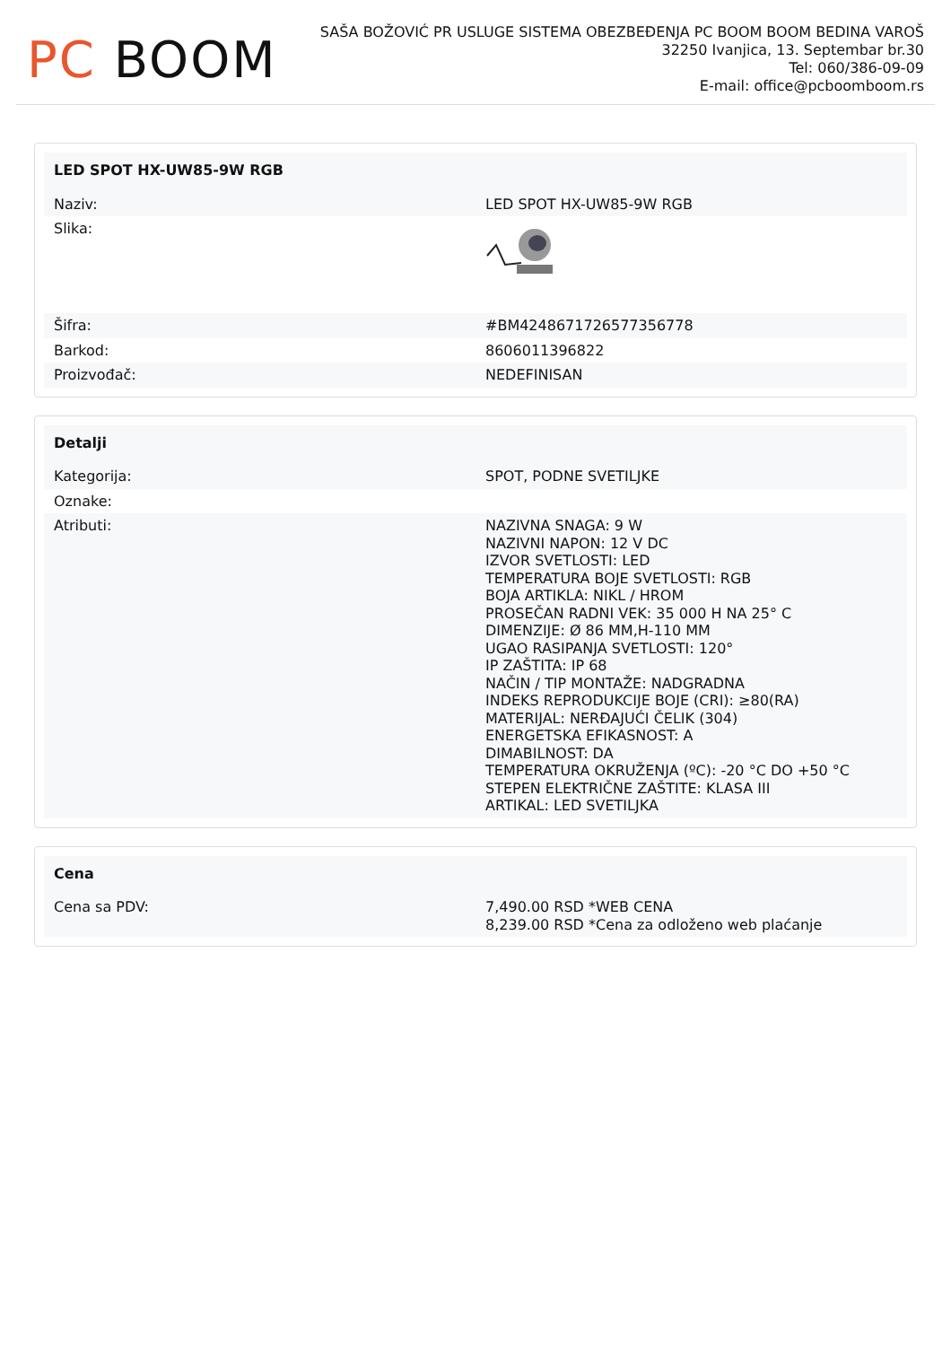PC BOOM
SAŠA BOŽOVIĆ PR USLUGE SISTEMA OBEZBEĐENJA PC BOOM BOOM BEDINA VAROŠ
32250 Ivanjica, 13. Septembar br.30
Tel: 060/386-09-09
E-mail: office@pcboomboom.rs
| LED SPOT HX-UW85-9W RGB | |
| --- | --- |
| Naziv: | LED SPOT HX-UW85-9W RGB |
| Slika: | |
| Šifra: | #BM4248671726577356778 |
| Barkod: | 8606011396822 |
| Proizvođač: | NEDEFINISAN |
| Detalji | |
| --- | --- |
| Kategorija: | SPOT, PODNE SVETILJKE |
| Oznake: | |
| Atributi: | NAZIVNA SNAGA: 9 W NAZIVNI NAPON: 12 V DC IZVOR SVETLOSTI: LED TEMPERATURA BOJE SVETLOSTI: RGB BOJA ARTIKLA: NIKL / HROM PROSEČAN RADNI VEK: 35 000 H NA 25° C DIMENZIJE: Ø 86 MM,H-110 MM UGAO RASIPANJA SVETLOSTI: 120° IP ZAŠTITA: IP 68 NAČIN / TIP MONTAŽE: NADGRADNA INDEKS REPRODUKCIJE BOJE (CRI): ≥80(RA) MATERIJAL: NERĐAJUĆI ČELIK (304) ENERGETSKA EFIKASNOST: A DIMABILNOST: DA TEMPERATURA OKRUŽENJA (ºC): -20 °C DO +50 °C STEPEN ELEKTRIČNE ZAŠTITE: KLASA III ARTIKAL: LED SVETILJKA |
| Cena | |
| --- | --- |
| Cena sa PDV: | 7,490.00 RSD *WEB CENA 8,239.00 RSD *Cena za odloženo web plaćanje |